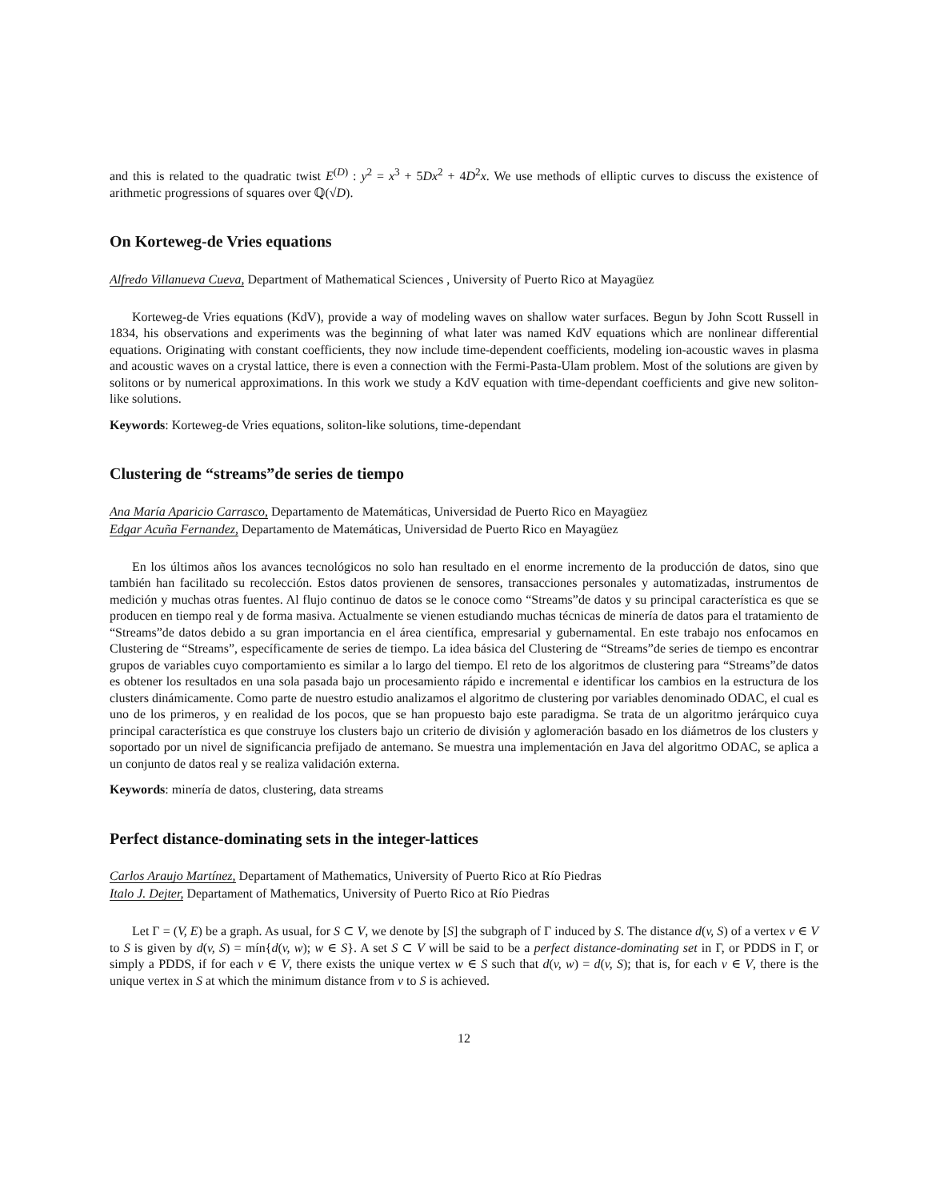and this is related to the quadratic twist E<sup>(D)</sup> : y<sup>2</sup> = x<sup>3</sup> + 5Dx<sup>2</sup> + 4D<sup>2</sup>x. We use methods of elliptic curves to discuss the existence of arithmetic progressions of squares over ℚ(√D).
On Korteweg-de Vries equations
Alfredo Villanueva Cueva, Department of Mathematical Sciences , University of Puerto Rico at Mayagüez
Korteweg-de Vries equations (KdV), provide a way of modeling waves on shallow water surfaces. Begun by John Scott Russell in 1834, his observations and experiments was the beginning of what later was named KdV equations which are nonlinear differential equations. Originating with constant coefficients, they now include time-dependent coefficients, modeling ion-acoustic waves in plasma and acoustic waves on a crystal lattice, there is even a connection with the Fermi-Pasta-Ulam problem. Most of the solutions are given by solitons or by numerical approximations. In this work we study a KdV equation with time-dependant coefficients and give new soliton-like solutions.
Keywords: Korteweg-de Vries equations, soliton-like solutions, time-dependant
Clustering de “streams”de series de tiempo
Ana María Aparicio Carrasco, Departamento de Matemáticas, Universidad de Puerto Rico en Mayagüez
Edgar Acuña Fernandez, Departamento de Matemáticas, Universidad de Puerto Rico en Mayagüez
En los últimos años los avances tecnológicos no solo han resultado en el enorme incremento de la producción de datos, sino que también han facilitado su recolección. Estos datos provienen de sensores, transacciones personales y automatizadas, instrumentos de medición y muchas otras fuentes. Al flujo continuo de datos se le conoce como “Streams”de datos y su principal característica es que se producen en tiempo real y de forma masiva. Actualmente se vienen estudiando muchas técnicas de minería de datos para el tratamiento de “Streams”de datos debido a su gran importancia en el área científica, empresarial y gubernamental. En este trabajo nos enfocamos en Clustering de “Streams”, específicamente de series de tiempo. La idea básica del Clustering de “Streams”de series de tiempo es encontrar grupos de variables cuyo comportamiento es similar a lo largo del tiempo. El reto de los algoritmos de clustering para “Streams”de datos es obtener los resultados en una sola pasada bajo un procesamiento rápido e incremental e identificar los cambios en la estructura de los clusters dinámicamente. Como parte de nuestro estudio analizamos el algoritmo de clustering por variables denominado ODAC, el cual es uno de los primeros, y en realidad de los pocos, que se han propuesto bajo este paradigma. Se trata de un algoritmo jerárquico cuya principal característica es que construye los clusters bajo un criterio de división y aglomeración basado en los diámetros de los clusters y soportado por un nivel de significancia prefijado de antemano. Se muestra una implementación en Java del algoritmo ODAC, se aplica a un conjunto de datos real y se realiza validación externa.
Keywords: minería de datos, clustering, data streams
Perfect distance-dominating sets in the integer-lattices
Carlos Araujo Martínez, Departament of Mathematics, University of Puerto Rico at Río Piedras
Italo J. Dejter, Departament of Mathematics, University of Puerto Rico at Río Piedras
Let Γ = (V, E) be a graph. As usual, for S ⊂ V, we denote by [S] the subgraph of Γ induced by S. The distance d(v, S) of a vertex v ∈ V to S is given by d(v, S) = mín{d(v, w); w ∈ S}. A set S ⊂ V will be said to be a perfect distance-dominating set in Γ, or PDDS in Γ, or simply a PDDS, if for each v ∈ V, there exists the unique vertex w ∈ S such that d(v, w) = d(v, S); that is, for each v ∈ V, there is the unique vertex in S at which the minimum distance from v to S is achieved.
12